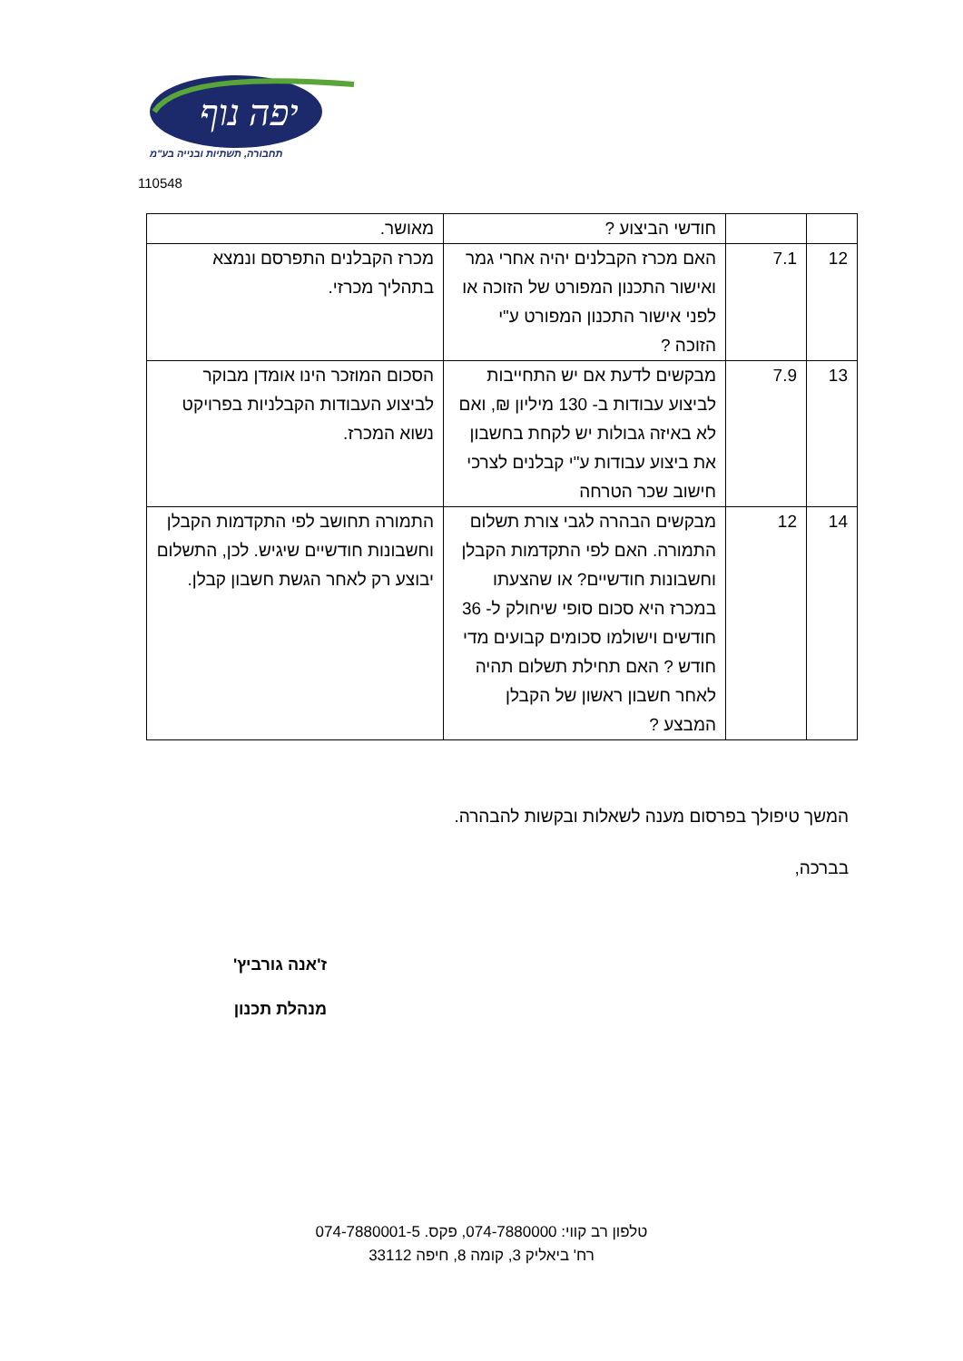יפה נוף
תחבורה, תשתיות ובנייה בע"מ
110548
| | | חודשי הביצוע ? | מאושר. |
| 12 | 7.1 | האם מכרז הקבלנים יהיה אחרי גמר ואישור התכנון המפורט של הזוכה או לפני אישור התכנון המפורט ע"י הזוכה ? | מכרז הקבלנים התפרסם ונמצא בתהליך מכרזי. |
| 13 | 7.9 | מבקשים לדעת אם יש התחייבות לביצוע עבודות ב- 130 מיליון ₪, ואם לא באיזה גבולות יש לקחת בחשבון את ביצוע עבודות ע"י קבלנים לצרכי חישוב שכר הטרחה | הסכום המוזכר הינו אומדן מבוקר לביצוע העבודות הקבלניות בפרויקט נשוא המכרז. |
| 14 | 12 | מבקשים הבהרה לגבי צורת תשלום התמורה. האם לפי התקדמות הקבלן וחשבונות חודשיים? או שהצעתו במכרז היא סכום סופי שיחולק ל- 36 חודשים וישולמו סכומים קבועים מדי חודש ? האם תחילת תשלום תהיה לאחר חשבון ראשון של הקבלן המבצע ? | התמורה תחושב לפי התקדמות הקבלן וחשבונות חודשיים שיגיש. לכן, התשלום יבוצע רק לאחר הגשת חשבון קבלן. |
המשך טיפולך בפרסום מענה לשאלות ובקשות להבהרה.
בברכה,
ז'אנה גורביץ'
מנהלת תכנון
טלפון רב קווי: 074-7880000, פקס. 074-7880001-5
רח' ביאליק 3, קומה 8, חיפה 33112